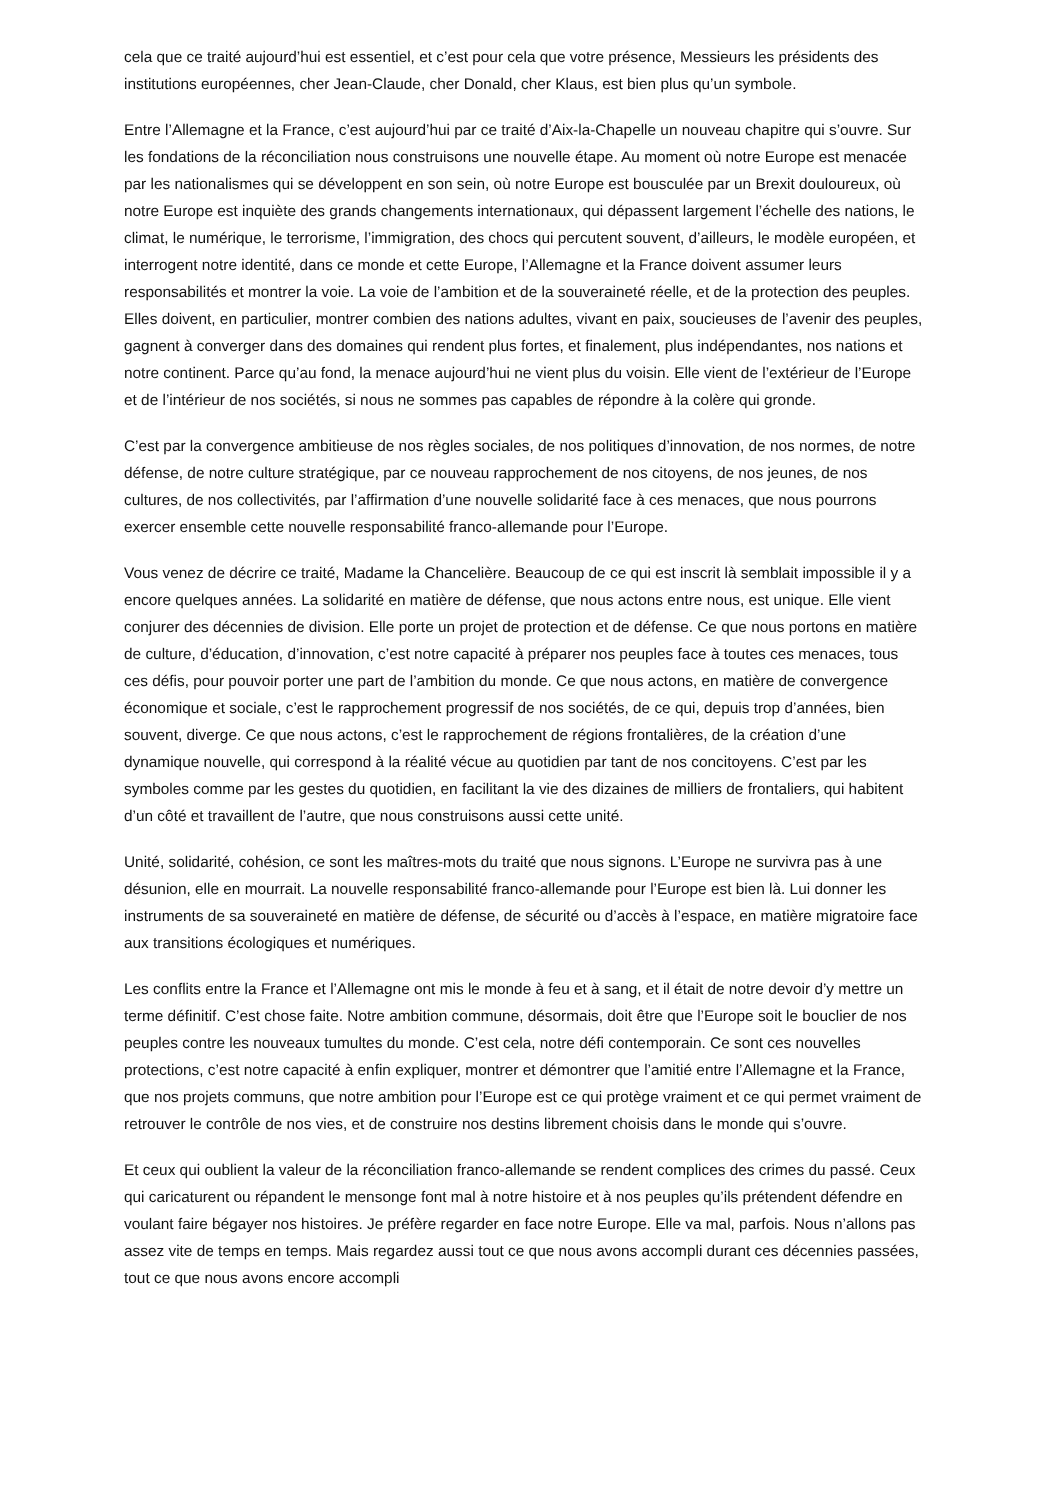cela que ce traité aujourd’hui est essentiel, et c’est pour cela que votre présence, Messieurs les présidents des institutions européennes, cher Jean-Claude, cher Donald, cher Klaus, est bien plus qu’un symbole.
Entre l’Allemagne et la France, c’est aujourd’hui par ce traité d’Aix-la-Chapelle un nouveau chapitre qui s’ouvre. Sur les fondations de la réconciliation nous construisons une nouvelle étape. Au moment où notre Europe est menacée par les nationalismes qui se développent en son sein, où notre Europe est bousculée par un Brexit douloureux, où notre Europe est inquiète des grands changements internationaux, qui dépassent largement l’échelle des nations, le climat, le numérique, le terrorisme, l’immigration, des chocs qui percutent souvent, d’ailleurs, le modèle européen, et interrogent notre identité, dans ce monde et cette Europe, l’Allemagne et la France doivent assumer leurs responsabilités et montrer la voie. La voie de l’ambition et de la souveraineté réelle, et de la protection des peuples. Elles doivent, en particulier, montrer combien des nations adultes, vivant en paix, soucieuses de l’avenir des peuples, gagnent à converger dans des domaines qui rendent plus fortes, et finalement, plus indépendantes, nos nations et notre continent. Parce qu’au fond, la menace aujourd’hui ne vient plus du voisin. Elle vient de l’extérieur de l’Europe et de l’intérieur de nos sociétés, si nous ne sommes pas capables de répondre à la colère qui gronde.
C’est par la convergence ambitieuse de nos règles sociales, de nos politiques d’innovation, de nos normes, de notre défense, de notre culture stratégique, par ce nouveau rapprochement de nos citoyens, de nos jeunes, de nos cultures, de nos collectivités, par l’affirmation d’une nouvelle solidarité face à ces menaces, que nous pourrons exercer ensemble cette nouvelle responsabilité franco-allemande pour l’Europe.
Vous venez de décrire ce traité, Madame la Chancelière. Beaucoup de ce qui est inscrit là semblait impossible il y a encore quelques années. La solidarité en matière de défense, que nous actons entre nous, est unique. Elle vient conjurer des décennies de division. Elle porte un projet de protection et de défense. Ce que nous portons en matière de culture, d’éducation, d’innovation, c’est notre capacité à préparer nos peuples face à toutes ces menaces, tous ces défis, pour pouvoir porter une part de l’ambition du monde. Ce que nous actons, en matière de convergence économique et sociale, c’est le rapprochement progressif de nos sociétés, de ce qui, depuis trop d’années, bien souvent, diverge. Ce que nous actons, c’est le rapprochement de régions frontalières, de la création d’une dynamique nouvelle, qui correspond à la réalité vécue au quotidien par tant de nos concitoyens. C’est par les symboles comme par les gestes du quotidien, en facilitant la vie des dizaines de milliers de frontaliers, qui habitent d’un côté et travaillent de l’autre, que nous construisons aussi cette unité.
Unité, solidarité, cohésion, ce sont les maîtres-mots du traité que nous signons. L’Europe ne survivra pas à une désunion, elle en mourrait. La nouvelle responsabilité franco-allemande pour l’Europe est bien là. Lui donner les instruments de sa souveraineté en matière de défense, de sécurité ou d’accès à l’espace, en matière migratoire face aux transitions écologiques et numériques.
Les conflits entre la France et l’Allemagne ont mis le monde à feu et à sang, et il était de notre devoir d’y mettre un terme définitif. C’est chose faite. Notre ambition commune, désormais, doit être que l’Europe soit le bouclier de nos peuples contre les nouveaux tumultes du monde. C’est cela, notre défi contemporain. Ce sont ces nouvelles protections, c’est notre capacité à enfin expliquer, montrer et démontrer que l’amitié entre l’Allemagne et la France, que nos projets communs, que notre ambition pour l’Europe est ce qui protège vraiment et ce qui permet vraiment de retrouver le contrôle de nos vies, et de construire nos destins librement choisis dans le monde qui s’ouvre.
Et ceux qui oublient la valeur de la réconciliation franco-allemande se rendent complices des crimes du passé. Ceux qui caricaturent ou répandent le mensonge font mal à notre histoire et à nos peuples qu’ils prétendent défendre en voulant faire bégayer nos histoires. Je préfère regarder en face notre Europe. Elle va mal, parfois. Nous n’allons pas assez vite de temps en temps. Mais regardez aussi tout ce que nous avons accompli durant ces décennies passées, tout ce que nous avons encore accompli